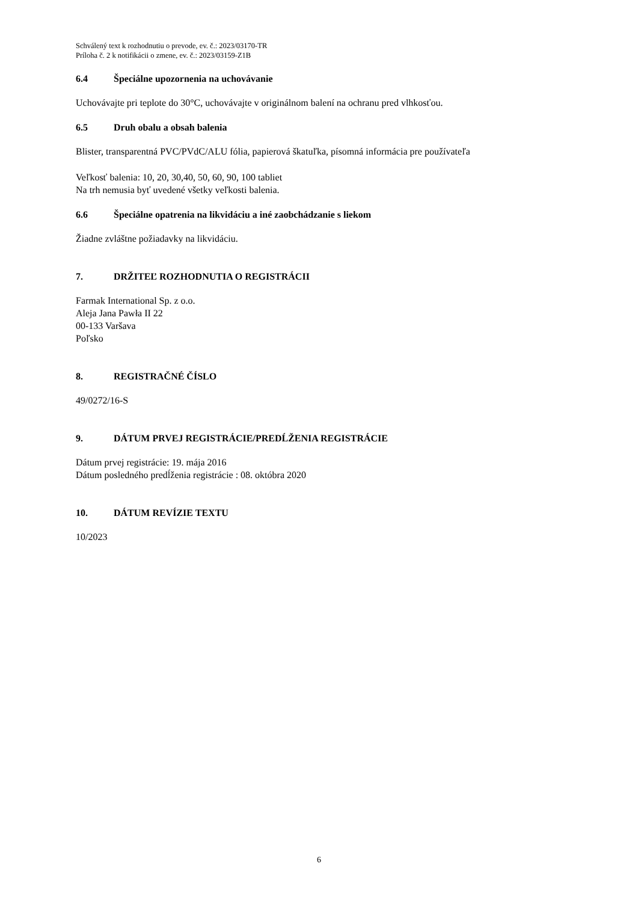Schválený text k rozhodnutiu o prevode, ev. č.: 2023/03170-TR
Príloha č. 2 k notifikácii o zmene, ev. č.: 2023/03159-Z1B
6.4 Špeciálne upozornenia na uchovávanie
Uchovávajte pri teplote do 30°C, uchovávajte v originálnom balení na ochranu pred vlhkosťou.
6.5 Druh obalu a obsah balenia
Blister, transparentná PVC/PVdC/ALU fólia, papierová škatuľka, písomná informácia pre používateľa
Veľkosť balenia: 10, 20, 30,40, 50, 60, 90, 100 tabliet
Na trh nemusia byť uvedené všetky veľkosti balenia.
6.6 Špeciálne opatrenia na likvidáciu a iné zaobchádzanie s liekom
Žiadne zvláštne požiadavky na likvidáciu.
7. DRŽITEĽ ROZHODNUTIA O REGISTRÁCII
Farmak International Sp. z o.o.
Aleja Jana Pawła II 22
00-133 Varšava
Poľsko
8. REGISTRAČNÉ ČÍSLO
49/0272/16-S
9. DÁTUM PRVEJ REGISTRÁCIE/PREDĹŽENIA REGISTRÁCIE
Dátum prvej registrácie: 19. mája 2016
Dátum posledného predĺženia registrácie : 08. októbra 2020
10. DÁTUM REVÍZIE TEXTU
10/2023
6